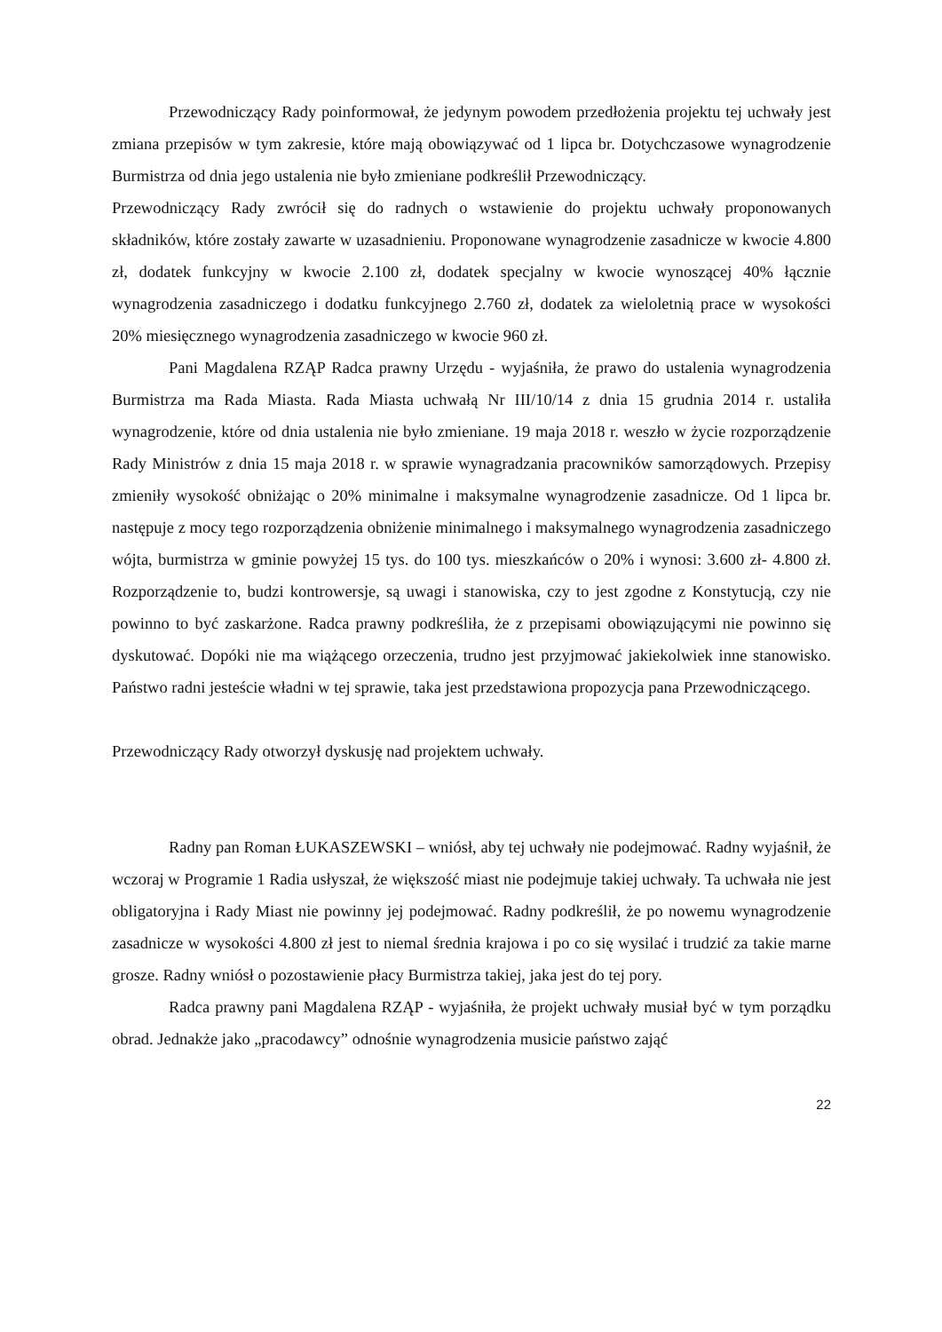Przewodniczący Rady poinformował, że jedynym powodem przedłożenia projektu tej uchwały jest zmiana przepisów w tym zakresie, które mają obowiązywać od 1 lipca br. Dotychczasowe wynagrodzenie Burmistrza od dnia jego ustalenia nie było zmieniane podkreślił Przewodniczący.
Przewodniczący Rady zwrócił się do radnych o wstawienie do projektu uchwały proponowanych składników, które zostały zawarte w uzasadnieniu. Proponowane wynagrodzenie zasadnicze w kwocie 4.800 zł, dodatek funkcyjny w kwocie 2.100 zł, dodatek specjalny w kwocie wynoszącej 40% łącznie wynagrodzenia zasadniczego i dodatku funkcyjnego 2.760 zł, dodatek za wieloletnią prace w wysokości 20% miesięcznego wynagrodzenia zasadniczego w kwocie 960 zł.
Pani Magdalena RZĄP Radca prawny Urzędu - wyjaśniła, że prawo do ustalenia wynagrodzenia Burmistrza ma Rada Miasta. Rada Miasta uchwałą Nr III/10/14 z dnia 15 grudnia 2014 r. ustaliła wynagrodzenie, które od dnia ustalenia nie było zmieniane. 19 maja 2018 r. weszło w życie rozporządzenie Rady Ministrów z dnia 15 maja 2018 r. w sprawie wynagradzania pracowników samorządowych. Przepisy zmieniły wysokość obniżając o 20% minimalne i maksymalne wynagrodzenie zasadnicze. Od 1 lipca br. następuje z mocy tego rozporządzenia obniżenie minimalnego i maksymalnego wynagrodzenia zasadniczego wójta, burmistrza w gminie powyżej 15 tys. do 100 tys. mieszkańców o 20% i wynosi: 3.600 zł- 4.800 zł. Rozporządzenie to, budzi kontrowersje, są uwagi i stanowiska, czy to jest zgodne z Konstytucją, czy nie powinno to być zaskarżone. Radca prawny podkreśliła, że z przepisami obowiązującymi nie powinno się dyskutować. Dopóki nie ma wiążącego orzeczenia, trudno jest przyjmować jakiekolwiek inne stanowisko. Państwo radni jesteście władni w tej sprawie, taka jest przedstawiona propozycja pana Przewodniczącego.
Przewodniczący Rady otworzył dyskusję nad projektem uchwały.
Radny pan Roman ŁUKASZEWSKI – wniósł, aby tej uchwały nie podejmować. Radny wyjaśnił, że wczoraj w Programie 1 Radia usłyszał, że większość miast nie podejmuje takiej uchwały. Ta uchwała nie jest obligatoryjna i Rady Miast nie powinny jej podejmować. Radny podkreślił, że po nowemu wynagrodzenie zasadnicze w wysokości 4.800 zł jest to niemal średnia krajowa i po co się wysilać i trudzić za takie marne grosze. Radny wniósł o pozostawienie płacy Burmistrza takiej, jaka jest do tej pory.
Radca prawny pani Magdalena RZĄP - wyjaśniła, że projekt uchwały musiał być w tym porządku obrad. Jednakże jako „pracodawcy” odnośnie wynagrodzenia musicie państwo zająć
22